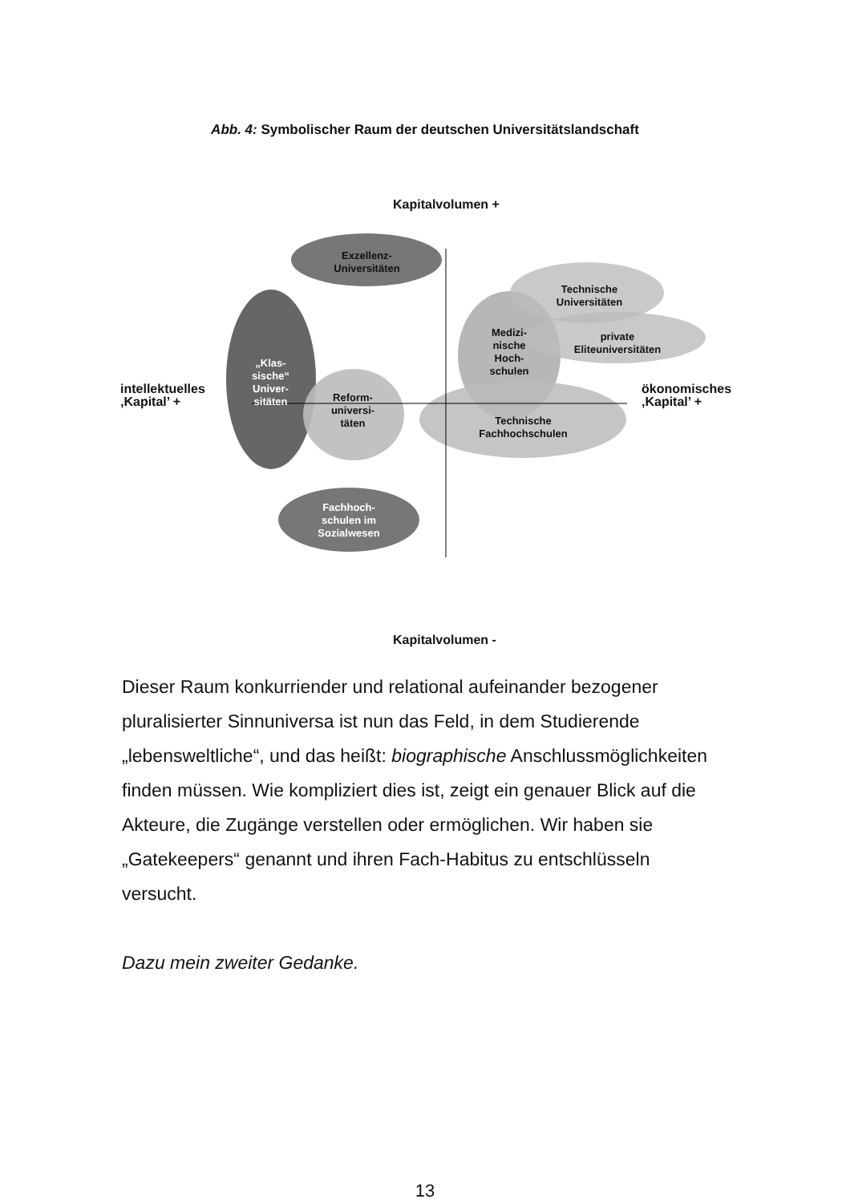Abb. 4: Symbolischer Raum der deutschen Universitätslandschaft
Kapitalvolumen +
Exzellenz-
Universitäten
Technische
Universitäten
Medizi-
nische
Hoch-
schulen
private
Eliteuniversitäten
„Klas-
sische“
Univer-
sitäten
intellektuelles
‚Kapital’ +
ökonomisches
‚Kapital’ +
Reform-
universi-
täten
Technische
Fachhochschulen
Fachhoch-
schulen im
Sozialwesen
Kapitalvolumen -
Dieser Raum konkurriender und relational aufeinander bezogener pluralisierter Sinnuniversa ist nun das Feld, in dem Studierende „lebensweltliche“, und das heißt: biographische Anschlussmöglichkeiten finden müssen. Wie kompliziert dies ist, zeigt ein genauer Blick auf die Akteure, die Zugänge verstellen oder ermöglichen. Wir haben sie „Gatekeepers“ genannt und ihren Fach-Habitus zu entschlüsseln versucht.
Dazu mein zweiter Gedanke.
13